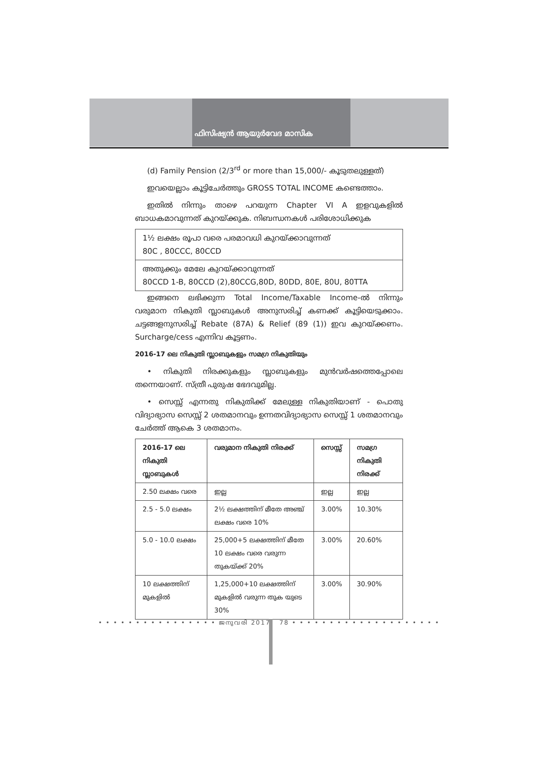ഫിസിഷ്യൻ ആയുർവേദ മാസിക
(d) Family Pension (2/3<sup>rd</sup> or more than 15,000/- കൂടുതലുള്ളത്)
ഇവയെല്ലാം കൂട്ടിചേർത്തും GROSS TOTAL INCOME കണ്ടെത്താം.
ഇതിൽ നിന്നും താഴെ പറയുന്ന Chapter VI A ഇളവുകളിൽ ബാധകമാവുന്നത് കുറയ്ക്കുക. നിബന്ധനകൾ പരിശോധിക്കുക
| 1½ ലക്ഷം രൂപാ വരെ പരമാവധി കുറയ്ക്കാവുന്നത് 80C , 80CCC, 80CCD |
| അതുക്കും മേലേ കുറയ്ക്കാവുന്നത് 80CCD 1-B, 80CCD (2),80CCG,80D, 80DD, 80E, 80U, 80TTA |
ഇങ്ങനെ ലഭിക്കുന്ന Total Income/Taxable Income-ൽ നിന്നും വരുമാന നികുതി സ്ലാബുകൾ അനുസരിച്ച് കണക്ക് കൂട്ടിയെടുക്കാം. ചട്ടങ്ങളനുസരിച്ച് Rebate (87A) & Relief (89 (1)) ഇവ കുറയ്ക്കണം. Surcharge/cess എന്നിവ കൂട്ടണം.
2016-17 ലെ നികുതി സ്ലാബുകളും സമഗ്ര നികുതിയും
• നികുതി നിരക്കുകളും സ്ലാബുകളും മുൻവർഷത്തെപ്പോലെ തന്നെയാണ്. സ്ത്രീ പുരുഷ ഭേദവുമില്ല.
• സെസ്സ് എന്നതു നികുതിക്ക് മേലുള്ള നികുതിയാണ് - പൊതു വിദ്യാഭ്യാസ സെസ്സ് 2 ശതമാനവും ഉന്നതവിദ്യാഭ്യാസ സെസ്സ് 1 ശതമാനവും ചേർത്ത് ആകെ 3 ശതമാനം.
| 2016-17 ലെ നികുതി സ്ലാബുകൾ | വരുമാന നികുതി നിരക്ക് | സെസ്സ് | സമഗ്ര നികുതി നിരക്ക് |
| --- | --- | --- | --- |
| 2.50 ലക്ഷം വരെ | ഇല്ല | ഇല്ല | ഇല്ല |
| 2.5 - 5.0 ലക്ഷം | 2½ ലക്ഷത്തിന് മീതേ അഞ്ച് ലക്ഷം വരെ 10% | 3.00% | 10.30% |
| 5.0 - 10.0 ലക്ഷം | 25,000+5 ലക്ഷത്തിന് മീതേ 10 ലക്ഷം വരെ വരുന്ന തുകയ്ക്ക് 20% | 3.00% | 20.60% |
| 10 ലക്ഷത്തിന് മുകളിൽ | 1,25,000+10 ലക്ഷത്തിന് മുകളിൽ വരുന്ന തുക യുടെ 30% | 3.00% | 30.90% |
• • • • • • • • • • • • • • • • ജനുവരി 2017 78 • • • • • • • • • • • • • • • • • • • •